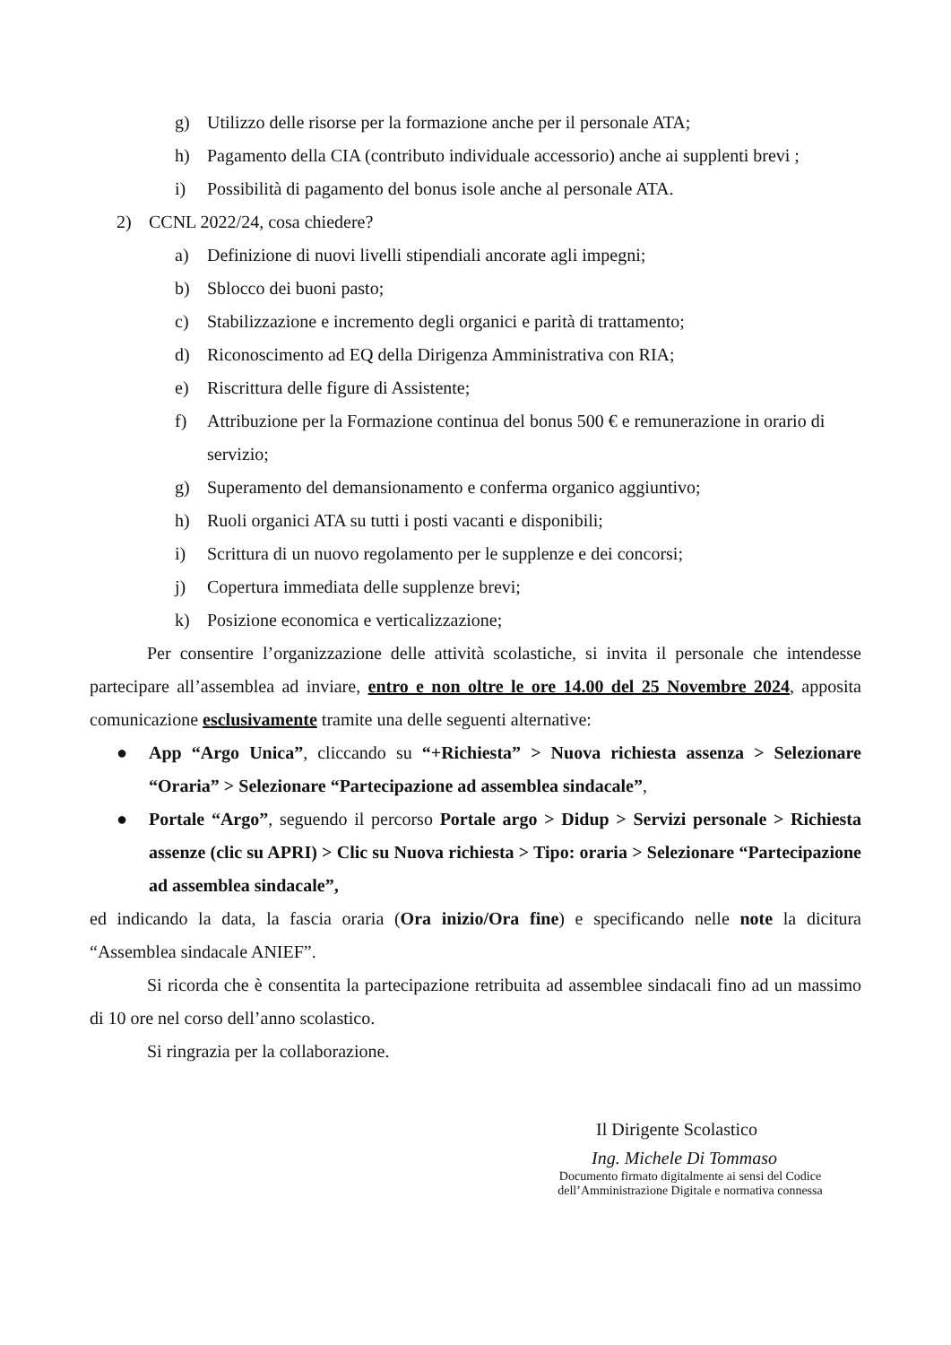g) Utilizzo delle risorse per la formazione anche per il personale ATA;
h) Pagamento della CIA (contributo individuale accessorio) anche ai supplenti brevi ;
i) Possibilità di pagamento del bonus isole anche al personale ATA.
2) CCNL 2022/24, cosa chiedere?
a) Definizione di nuovi livelli stipendiali ancorate agli impegni;
b) Sblocco dei buoni pasto;
c) Stabilizzazione e incremento degli organici e parità di trattamento;
d) Riconoscimento ad EQ della Dirigenza Amministrativa con RIA;
e) Riscrittura delle figure di Assistente;
f) Attribuzione per la Formazione continua del bonus 500 € e remunerazione in orario di servizio;
g) Superamento del demansionamento e conferma organico aggiuntivo;
h) Ruoli organici ATA su tutti i posti vacanti e disponibili;
i) Scrittura di un nuovo regolamento per le supplenze e dei concorsi;
j) Copertura immediata delle supplenze brevi;
k) Posizione economica e verticalizzazione;
Per consentire l’organizzazione delle attività scolastiche, si invita il personale che intendesse partecipare all’assemblea ad inviare, entro e non oltre le ore 14.00 del 25 Novembre 2024, apposita comunicazione esclusivamente tramite una delle seguenti alternative:
● App “Argo Unica”, cliccando su “+Richiesta” > Nuova richiesta assenza > Selezionare “Oraria” > Selezionare “Partecipazione ad assemblea sindacale”,
● Portale “Argo”, seguendo il percorso Portale argo > Didup > Servizi personale > Richiesta assenze (clic su APRI) > Clic su Nuova richiesta > Tipo: oraria > Selezionare “Partecipazione ad assemblea sindacale”,
ed indicando la data, la fascia oraria (Ora inizio/Ora fine) e specificando nelle note la dicitura “Assemblea sindacale ANIEF”.
Si ricorda che è consentita la partecipazione retribuita ad assemblee sindacali fino ad un massimo di 10 ore nel corso dell’anno scolastico.
Si ringrazia per la collaborazione.
Il Dirigente Scolastico
Ing. Michele Di Tommaso
Documento firmato digitalmente ai sensi del Codice
dell’Amministrazione Digitale e normativa connessa